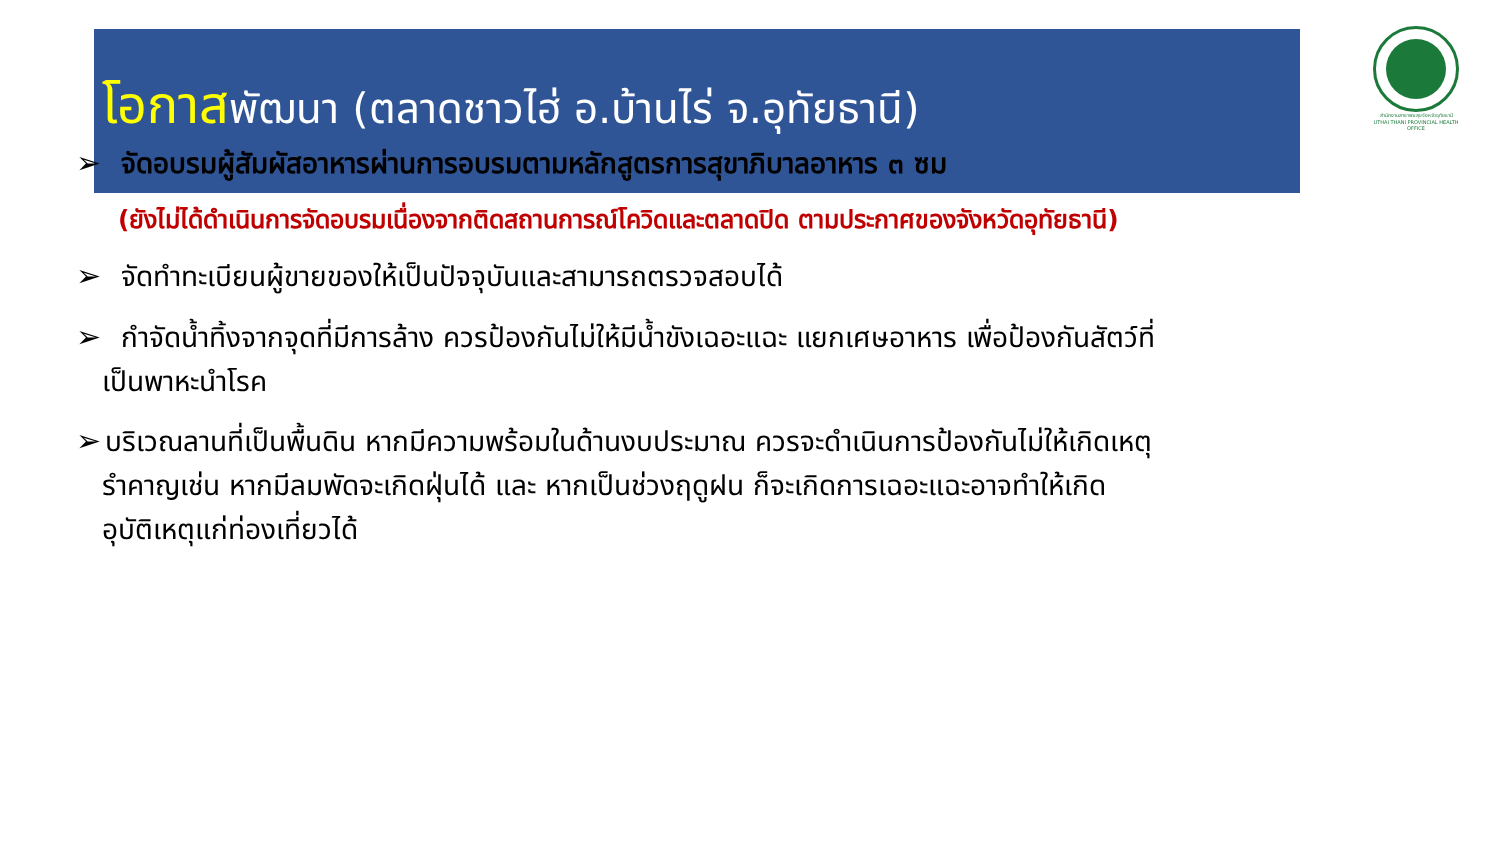โอกาสพัฒนา (ตลาดชาวไฮ่ อ.บ้านไร่ จ.อุทัยธานี)
สำนักงานสาธารณสุขจังหวัดอุทัยธานี
UTHAI THANI PROVINCIAL HEALTH OFFICE
➢ จัดอบรมผู้สัมผัสอาหารผ่านการอบรมตามหลักสูตรการสุขาภิบาลอาหาร ๓ ซม
(ยังไม่ได้ดำเนินการจัดอบรมเนื่องจากติดสถานการณ์โควิดและตลาดปิด ตามประกาศของจังหวัดอุทัยธานี)
➢ จัดทำทะเบียนผู้ขายของให้เป็นปัจจุบันและสามารถตรวจสอบได้
➢ กำจัดน้ำทิ้งจากจุดที่มีการล้าง ควรป้องกันไม่ให้มีน้ำขังเฉอะแฉะ แยกเศษอาหาร เพื่อป้องกันสัตว์ที่
เป็นพาหะนำโรค
➢ บริเวณลานที่เป็นพื้นดิน หากมีความพร้อมในด้านงบประมาณ ควรจะดำเนินการป้องกันไม่ให้เกิดเหตุ
รำคาญเช่น หากมีลมพัดจะเกิดฝุ่นได้ และ หากเป็นช่วงฤดูฝน ก็จะเกิดการเฉอะแฉะอาจทำให้เกิด
อุบัติเหตุแก่ท่องเที่ยวได้